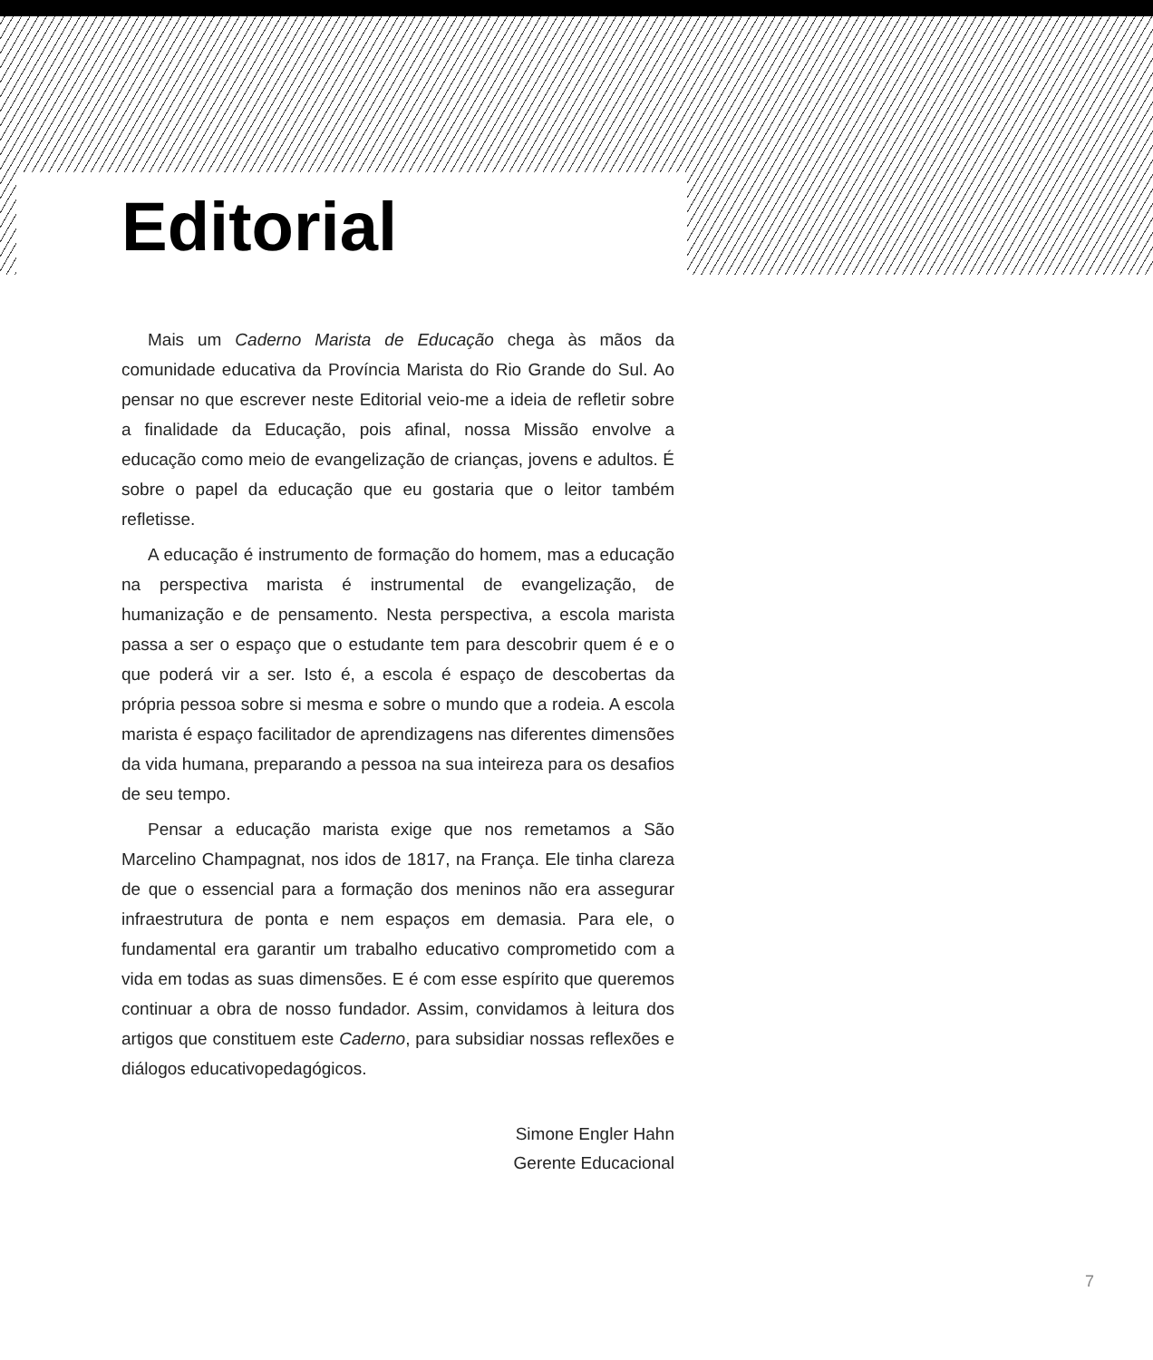Editorial
Mais um Caderno Marista de Educação chega às mãos da comunidade educativa da Província Marista do Rio Grande do Sul. Ao pensar no que escrever neste Editorial veio-me a ideia de refletir sobre a finalidade da Educação, pois afinal, nossa Missão envolve a educação como meio de evangelização de crianças, jovens e adultos. É sobre o papel da educação que eu gostaria que o leitor também refletisse.
A educação é instrumento de formação do homem, mas a educação na perspectiva marista é instrumental de evangelização, de humanização e de pensamento. Nesta perspectiva, a escola marista passa a ser o espaço que o estudante tem para descobrir quem é e o que poderá vir a ser. Isto é, a escola é espaço de descobertas da própria pessoa sobre si mesma e sobre o mundo que a rodeia. A escola marista é espaço facilitador de aprendizagens nas diferentes dimensões da vida humana, preparando a pessoa na sua inteireza para os desafios de seu tempo.
Pensar a educação marista exige que nos remetamos a São Marcelino Champagnat, nos idos de 1817, na França. Ele tinha clareza de que o essencial para a formação dos meninos não era assegurar infraestrutura de ponta e nem espaços em demasia. Para ele, o fundamental era garantir um trabalho educativo comprometido com a vida em todas as suas dimensões. E é com esse espírito que queremos continuar a obra de nosso fundador. Assim, convidamos à leitura dos artigos que constituem este Caderno, para subsidiar nossas reflexões e diálogos educativopedagógicos.
Simone Engler Hahn
Gerente Educacional
7